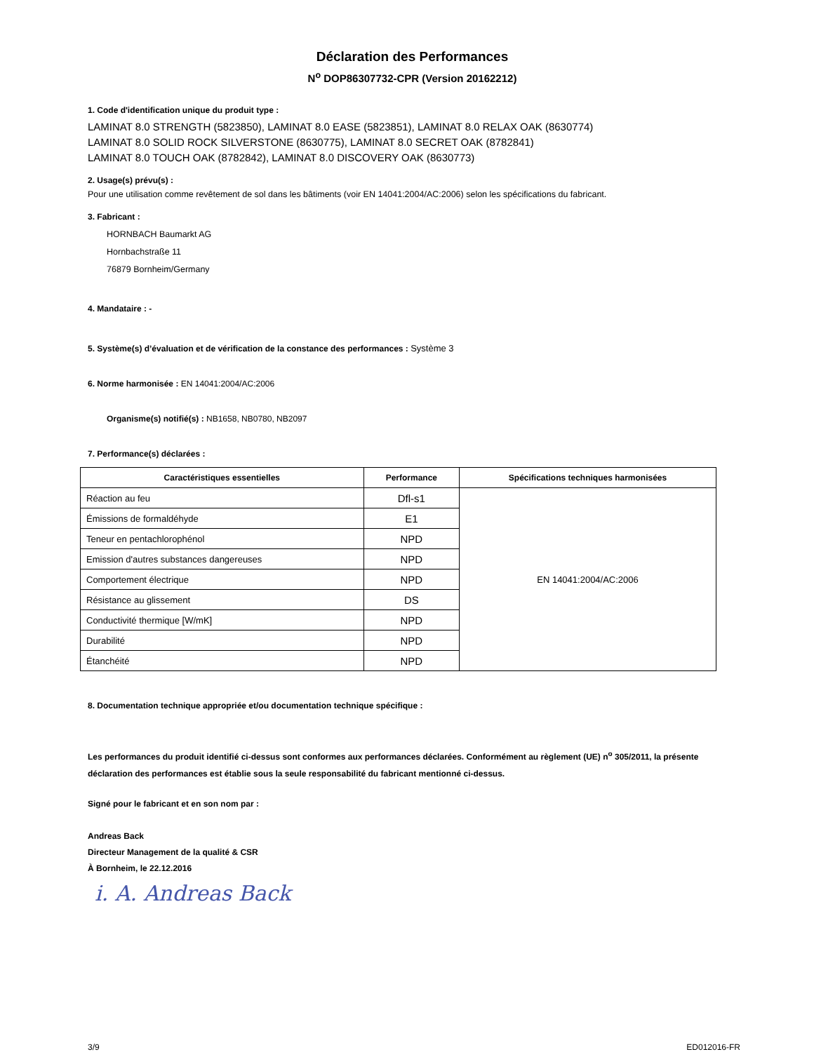Déclaration des Performances
N<sup>o</sup> DOP86307732-CPR (Version 20162212)
1. Code d'identification unique du produit type :
LAMINAT 8.0 STRENGTH (5823850), LAMINAT 8.0 EASE (5823851), LAMINAT 8.0 RELAX OAK (8630774)
LAMINAT 8.0 SOLID ROCK SILVERSTONE (8630775), LAMINAT 8.0 SECRET OAK (8782841)
LAMINAT 8.0 TOUCH OAK (8782842), LAMINAT 8.0 DISCOVERY OAK (8630773)
2. Usage(s) prévu(s) :
Pour une utilisation comme revêtement de sol dans les bâtiments (voir EN 14041:2004/AC:2006) selon les spécifications du fabricant.
3. Fabricant :
HORNBACH Baumarkt AG
Hornbachstraße 11
76879 Bornheim/Germany
4. Mandataire : -
5. Système(s) d’évaluation et de vérification de la constance des performances : Système 3
6. Norme harmonisée : EN 14041:2004/AC:2006
Organisme(s) notifié(s) : NB1658, NB0780, NB2097
7. Performance(s) déclarées :
| Caractéristiques essentielles | Performance | Spécifications techniques harmonisées |
| --- | --- | --- |
| Réaction au feu | Dfl-s1 | EN 14041:2004/AC:2006 |
| Émissions de formaldéhyde | E1 | |
| Teneur en pentachlorophénol | NPD | |
| Emission d'autres substances dangereuses | NPD | |
| Comportement électrique | NPD | |
| Résistance au glissement | DS | |
| Conductivité thermique [W/mK] | NPD | |
| Durabilité | NPD | |
| Étanchéité | NPD | |
8. Documentation technique appropriée et/ou documentation technique spécifique :
Les performances du produit identifié ci-dessus sont conformes aux performances déclarées. Conformément au règlement (UE) n<sup>o</sup> 305/2011, la présente déclaration des performances est établie sous la seule responsabilité du fabricant mentionné ci-dessus.
Signé pour le fabricant et en son nom par :
Andreas Back
Directeur Management de la qualité & CSR
À Bornheim, le 22.12.2016
i. A. Andreas Back
3/9 ED012016-FR